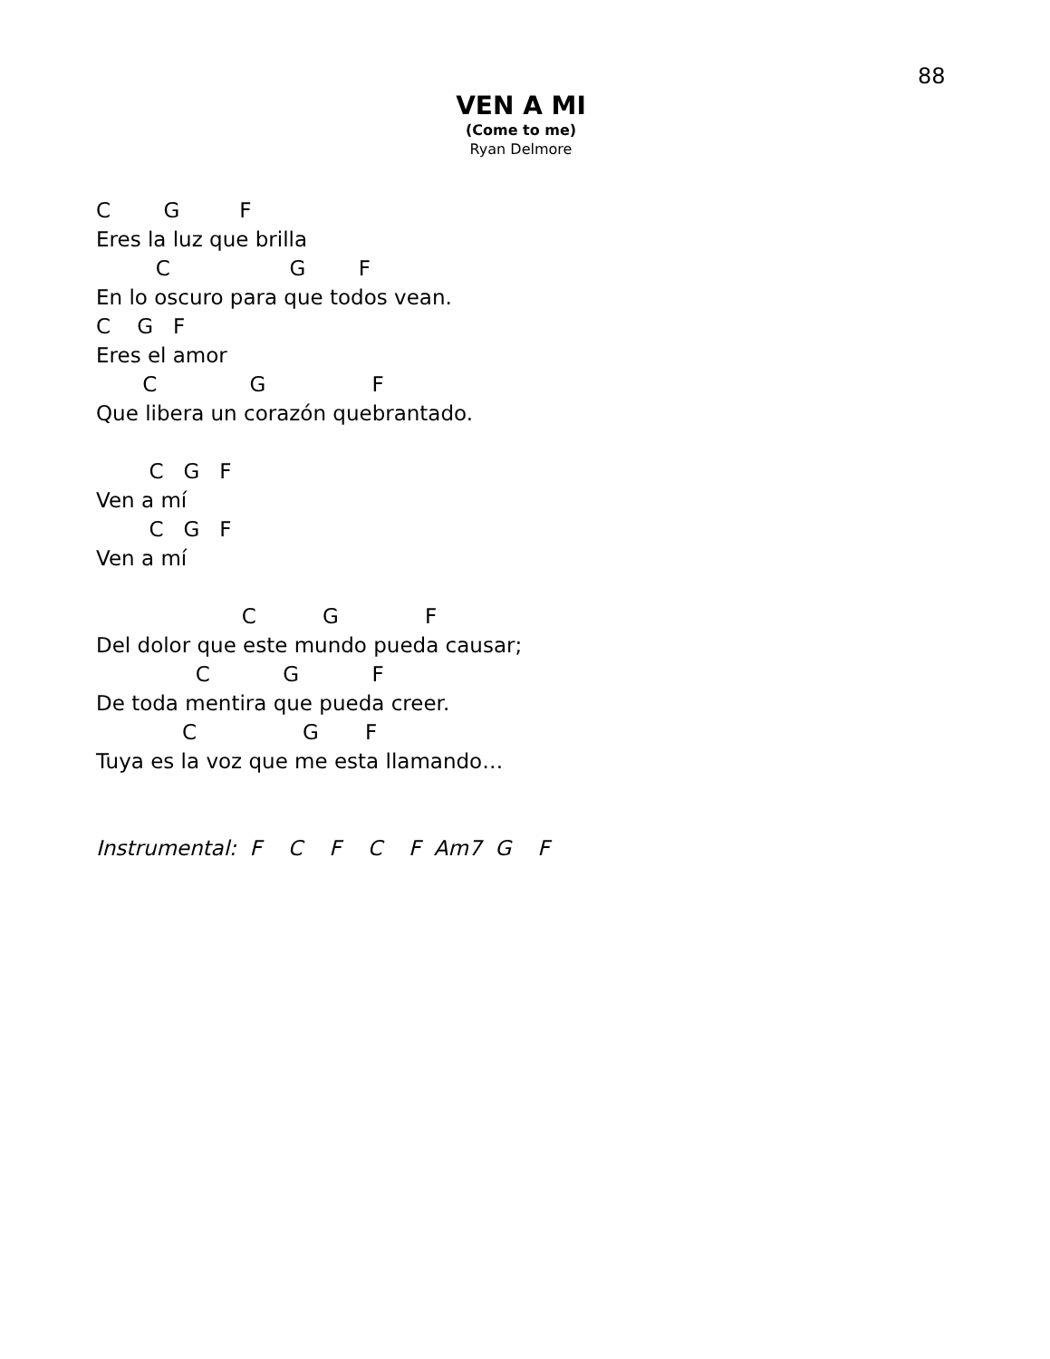88
VEN A MI
(Come to me)
Ryan Delmore
C        G         F
Eres la luz que brilla
         C                  G        F
En lo oscuro para que todos vean.
C    G   F
Eres el amor
       C              G                F
Que libera un corazón quebrantado.

        C   G   F
Ven a mí
        C   G   F
Ven a mí

                      C          G             F
Del dolor que este mundo pueda causar;
               C           G           F
De toda mentira que pueda creer.
             C                G       F
Tuya es la voz que me esta llamando…


Instrumental:  F    C    F    C    F  Am7  G    F